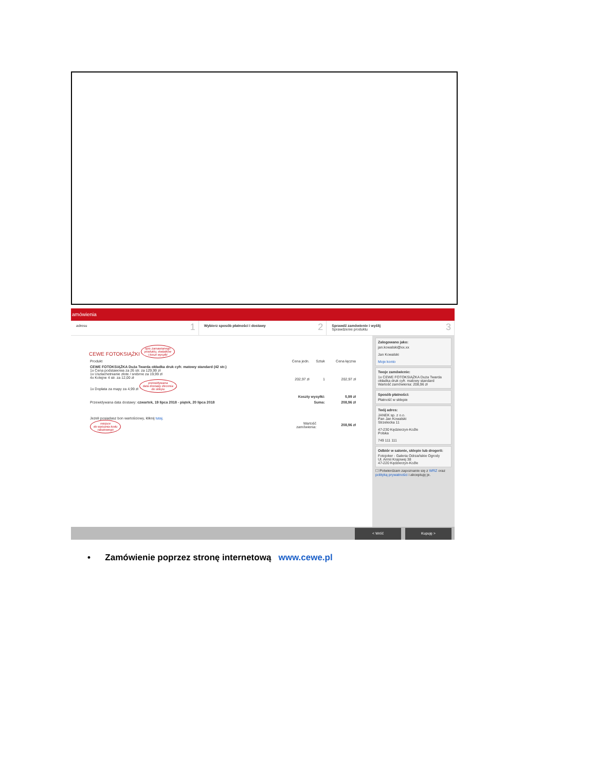amówienia
adresu 1
Wybierz sposób płatności i dostawy 2
Sprawdź zamówienie i wyślij
Sprawdzenie produktu
3
CEWE FOTOKSIĄŻKI opis zamawianego
produktu, dodatków
i koszt wysyłki
| Produkt | Cena jedn. | Sztuk | Cena łączna |
| --- | --- | --- | --- |
| CEWE FOTOKSIĄŻKA Duża Twarda okładka druk cyfr. matowy standard (42 str.) 1x Cena podstawowa za 26 str. za 129,99 zł 1x Uszlachetnianie złote / srebrne za 19,99 zł 4x Kolejne 4 str. za 12,00 zł 1x Dopłata za mapy za 4,99 zł przewidywana data dostawy zlecenia do sklepu | 202,97 zł | 1 | 202,97 zł |
| | Koszty wysyłki: | | 5,99 zł |
| Przewidywana data dostawy: czwartek, 19 lipca 2018 - piątek, 20 lipca 2018 | Suma: | | 208,96 zł |
| Jeżeli posiadasz bon wartościowy, kliknij tutaj . miejsce do wpisania kodu rabatowego | Wartość zamówienia: | 208,96 zł |
Zalogowano jako:
jan.kowalski@xx.xx
Jan Kowalski
Moje konto
Twoje zamówienie:
1x CEWE FOTOKSIĄŻKA Duża Twarda okładka druk cyfr. matowy standard
Wartość zamówienia: 208,96 zł
Sposób płatności:
Płatność w sklepie
Twój adres:
JANEK sp. z o.o.
Pan Jan Kowalski
Strzelecka 11
47-230 Kędzierzyn-Koźle
Polska
749 111 111
Odbiór w salonie, sklepie lub drogerii:
Fotojoker - Galeria Odrzańskie Ogrody
Ul. Armii Krajowej 38
47-220 Kędzierzyn-Koźle
☐ Potwierdzam zapoznanie się z WRZ oraz polityką prywatności i akceptuję je.
< Wróć Kupuję >
• Zamówienie poprzez stronę internetową www.cewe.pl